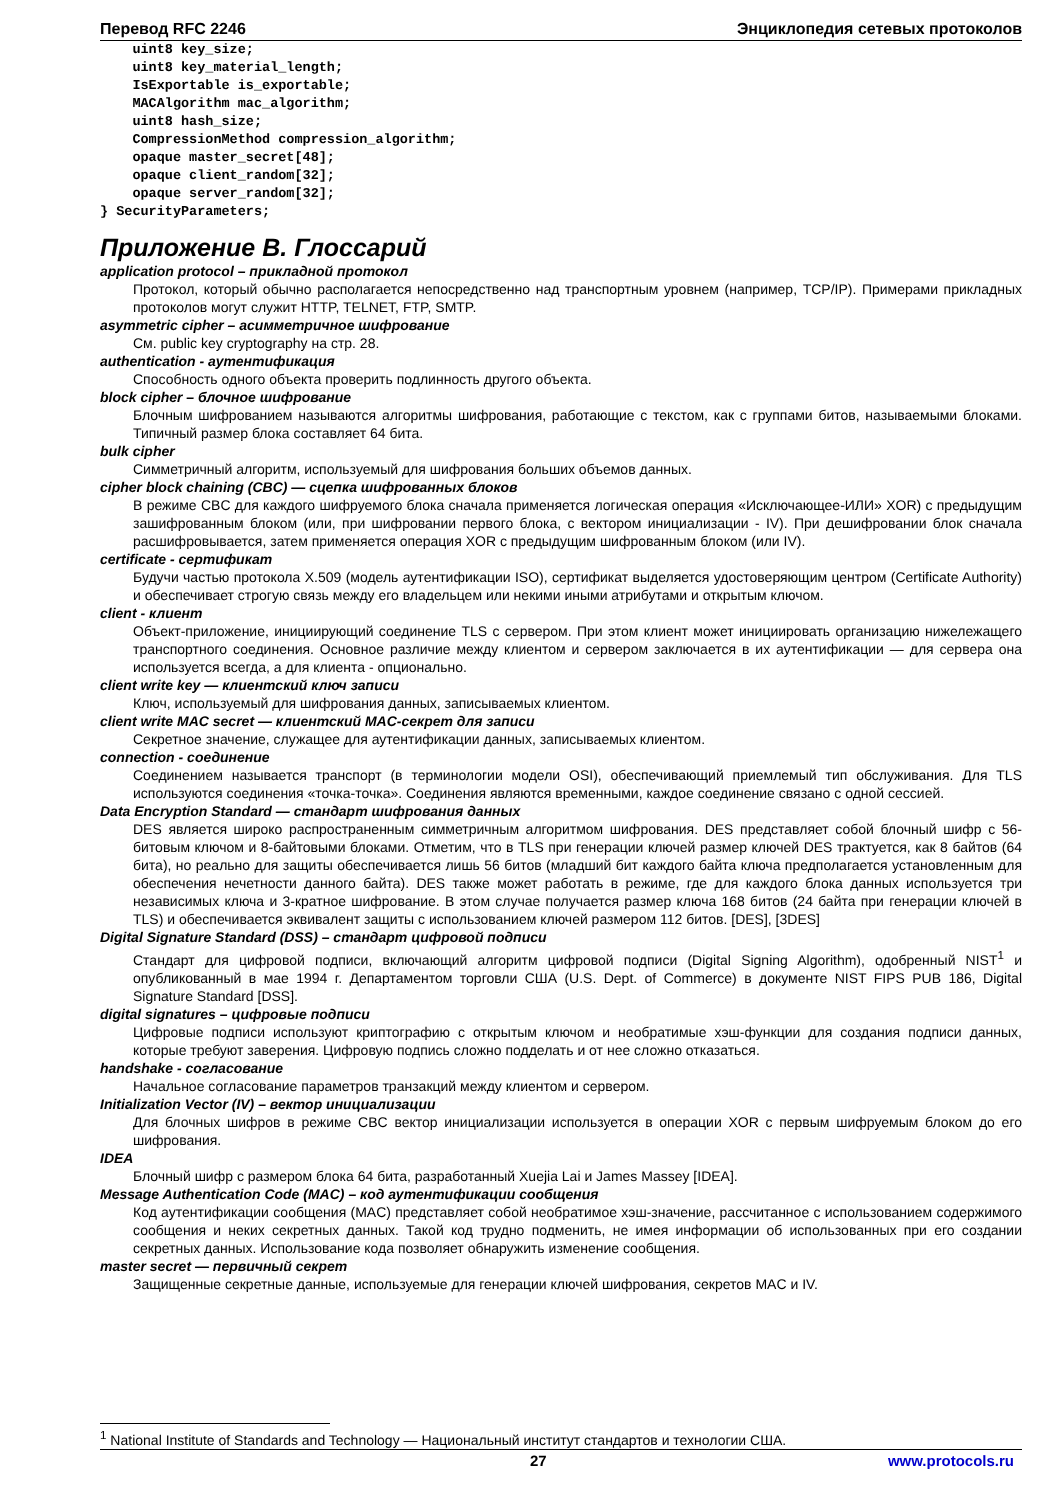Перевод RFC 2246 Энциклопедия сетевых протоколов
    uint8 key_size;
    uint8 key_material_length;
    IsExportable is_exportable;
    MACAlgorithm mac_algorithm;
    uint8 hash_size;
    CompressionMethod compression_algorithm;
    opaque master_secret[48];
    opaque client_random[32];
    opaque server_random[32];
} SecurityParameters;
Приложение B. Глоссарий
application protocol – прикладной протокол
Протокол, который обычно располагается непосредственно над транспортным уровнем (например, TCP/IP). Примерами прикладных протоколов могут служит HTTP, TELNET, FTP, SMTP.
asymmetric cipher – асимметричное шифрование
См. public key cryptography на стр. 28.
authentication - аутентификация
Способность одного объекта проверить подлинность другого объекта.
block cipher – блочное шифрование
Блочным шифрованием называются алгоритмы шифрования, работающие с текстом, как с группами битов, называемыми блоками. Типичный размер блока составляет 64 бита.
bulk cipher
Симметричный алгоритм, используемый для шифрования больших объемов данных.
cipher block chaining (CBC) — сцепка шифрованных блоков
В режиме CBC для каждого шифруемого блока сначала применяется логическая операция «Исключающее-ИЛИ» XOR) с предыдущим зашифрованным блоком (или, при шифровании первого блока, с вектором инициализации - IV). При дешифровании блок сначала расшифровывается, затем применяется операция XOR с предыдущим шифрованным блоком (или IV).
certificate - сертификат
Будучи частью протокола X.509 (модель аутентификации ISO), сертификат выделяется удостоверяющим центром (Certificate Authority) и обеспечивает строгую связь между его владельцем или некими иными атрибутами и открытым ключом.
client - клиент
Объект-приложение, инициирующий соединение TLS с сервером. При этом клиент может инициировать организацию нижележащего транспортного соединения. Основное различие между клиентом и сервером заключается в их аутентификации — для сервера она используется всегда, а для клиента - опционально.
client write key — клиентский ключ записи
Ключ, используемый для шифрования данных, записываемых клиентом.
client write MAC secret — клиентский MAC-секрет для записи
Секретное значение, служащее для аутентификации данных, записываемых клиентом.
connection - соединение
Соединением называется транспорт (в терминологии модели OSI), обеспечивающий приемлемый тип обслуживания. Для TLS используются соединения «точка-точка». Соединения являются временными, каждое соединение связано с одной сессией.
Data Encryption Standard — стандарт шифрования данных
DES является широко распространенным симметричным алгоритмом шифрования. DES представляет собой блочный шифр с 56-битовым ключом и 8-байтовыми блоками. Отметим, что в TLS при генерации ключей размер ключей DES трактуется, как 8 байтов (64 бита), но реально для защиты обеспечивается лишь 56 битов (младший бит каждого байта ключа предполагается установленным для обеспечения нечетности данного байта). DES также может работать в режиме, где для каждого блока данных используется три независимых ключа и 3-кратное шифрование. В этом случае получается размер ключа 168 битов (24 байта при генерации ключей в TLS) и обеспечивается эквивалент защиты с использованием ключей размером 112 битов. [DES], [3DES]
Digital Signature Standard (DSS) – стандарт цифровой подписи
Стандарт для цифровой подписи, включающий алгоритм цифровой подписи (Digital Signing Algorithm), одобренный NIST<sup>1</sup> и опубликованный в мае 1994 г. Департаментом торговли США (U.S. Dept. of Commerce) в документе NIST FIPS PUB 186, Digital Signature Standard [DSS].
digital signatures – цифровые подписи
Цифровые подписи используют криптографию с открытым ключом и необратимые хэш-функции для создания подписи данных, которые требуют заверения. Цифровую подпись сложно подделать и от нее сложно отказаться.
handshake - согласование
Начальное согласование параметров транзакций между клиентом и сервером.
Initialization Vector (IV) – вектор инициализации
Для блочных шифров в режиме CBC вектор инициализации используется в операции XOR с первым шифруемым блоком до его шифрования.
IDEA
Блочный шифр с размером блока 64 бита, разработанный Xuejia Lai и James Massey [IDEA].
Message Authentication Code (MAC) – код аутентификации сообщения
Код аутентификации сообщения (MAC) представляет собой необратимое хэш-значение, рассчитанное с использованием содержимого сообщения и неких секретных данных. Такой код трудно подменить, не имея информации об использованных при его создании секретных данных. Использование кода позволяет обнаружить изменение сообщения.
master secret — первичный секрет
Защищенные секретные данные, используемые для генерации ключей шифрования, секретов MAC и IV.
<sup>1</sup> National Institute of Standards and Technology — Национальный институт стандартов и технологии США.
27 www.protocols.ru